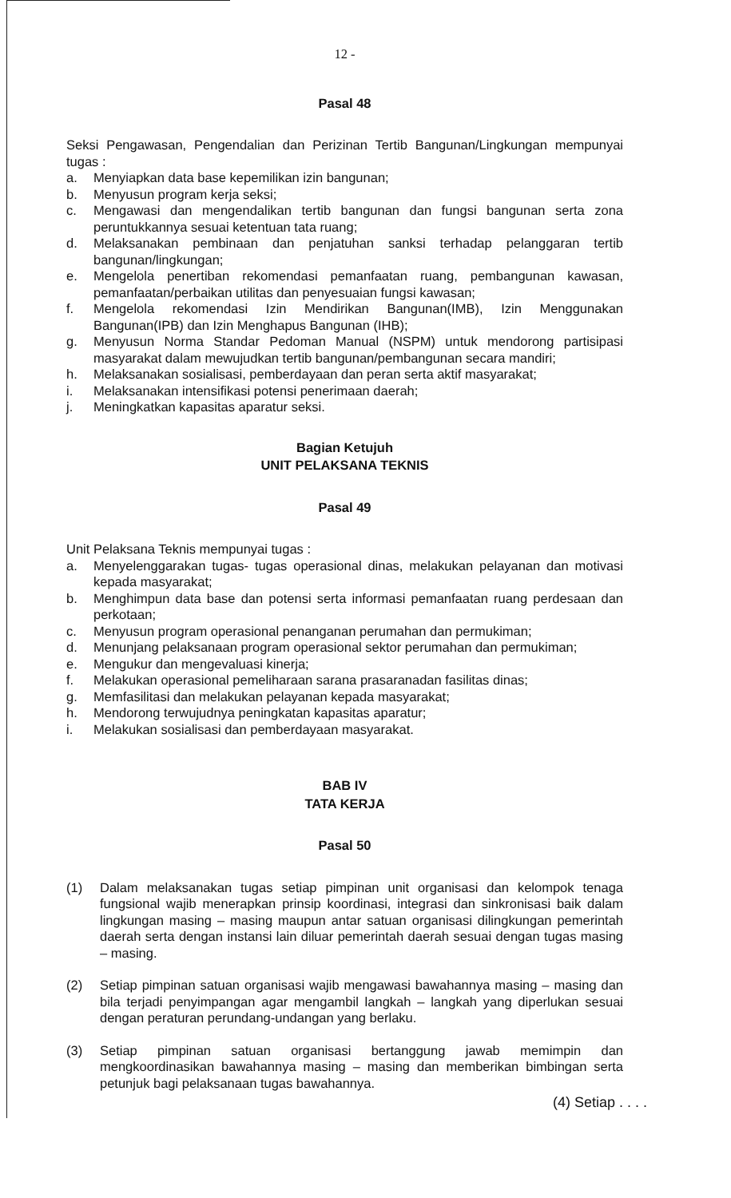12 -
Pasal 48
Seksi Pengawasan, Pengendalian dan Perizinan Tertib Bangunan/Lingkungan mempunyai tugas :
a. Menyiapkan data base kepemilikan izin bangunan;
b. Menyusun program kerja seksi;
c. Mengawasi dan mengendalikan tertib bangunan dan fungsi bangunan serta zona peruntukkannya sesuai ketentuan tata ruang;
d. Melaksanakan pembinaan dan penjatuhan sanksi terhadap pelanggaran tertib bangunan/lingkungan;
e. Mengelola penertiban rekomendasi pemanfaatan ruang, pembangunan kawasan, pemanfaatan/perbaikan utilitas dan penyesuaian fungsi kawasan;
f. Mengelola rekomendasi Izin Mendirikan Bangunan(IMB), Izin Menggunakan Bangunan(IPB) dan Izin Menghapus Bangunan (IHB);
g. Menyusun Norma Standar Pedoman Manual (NSPM) untuk mendorong partisipasi masyarakat dalam mewujudkan tertib bangunan/pembangunan secara mandiri;
h. Melaksanakan sosialisasi, pemberdayaan dan peran serta aktif masyarakat;
i. Melaksanakan intensifikasi potensi penerimaan daerah;
j. Meningkatkan kapasitas aparatur seksi.
Bagian Ketujuh
UNIT PELAKSANA TEKNIS
Pasal 49
Unit Pelaksana Teknis mempunyai tugas :
a. Menyelenggarakan tugas- tugas operasional dinas, melakukan pelayanan dan motivasi kepada masyarakat;
b. Menghimpun data base dan potensi serta informasi pemanfaatan ruang perdesaan dan perkotaan;
c. Menyusun program operasional penanganan perumahan dan permukiman;
d. Menunjang pelaksanaan program operasional sektor perumahan dan permukiman;
e. Mengukur dan mengevaluasi kinerja;
f. Melakukan operasional pemeliharaan sarana prasaranadan fasilitas dinas;
g. Memfasilitasi dan melakukan pelayanan kepada masyarakat;
h. Mendorong terwujudnya peningkatan kapasitas aparatur;
i. Melakukan sosialisasi dan pemberdayaan masyarakat.
BAB IV
TATA KERJA
Pasal 50
(1) Dalam melaksanakan tugas setiap pimpinan unit organisasi dan kelompok tenaga fungsional wajib menerapkan prinsip koordinasi, integrasi dan sinkronisasi baik dalam lingkungan masing – masing maupun antar satuan organisasi dilingkungan pemerintah daerah serta dengan instansi lain diluar pemerintah daerah sesuai dengan tugas masing – masing.
(2) Setiap pimpinan satuan organisasi wajib mengawasi bawahannya masing – masing dan bila terjadi penyimpangan agar mengambil langkah – langkah yang diperlukan sesuai dengan peraturan perundang-undangan yang berlaku.
(3) Setiap pimpinan satuan organisasi bertanggung jawab memimpin dan mengkoordinasikan bawahannya masing – masing dan memberikan bimbingan serta petunjuk bagi pelaksanaan tugas bawahannya.
(4) Setiap . . . .